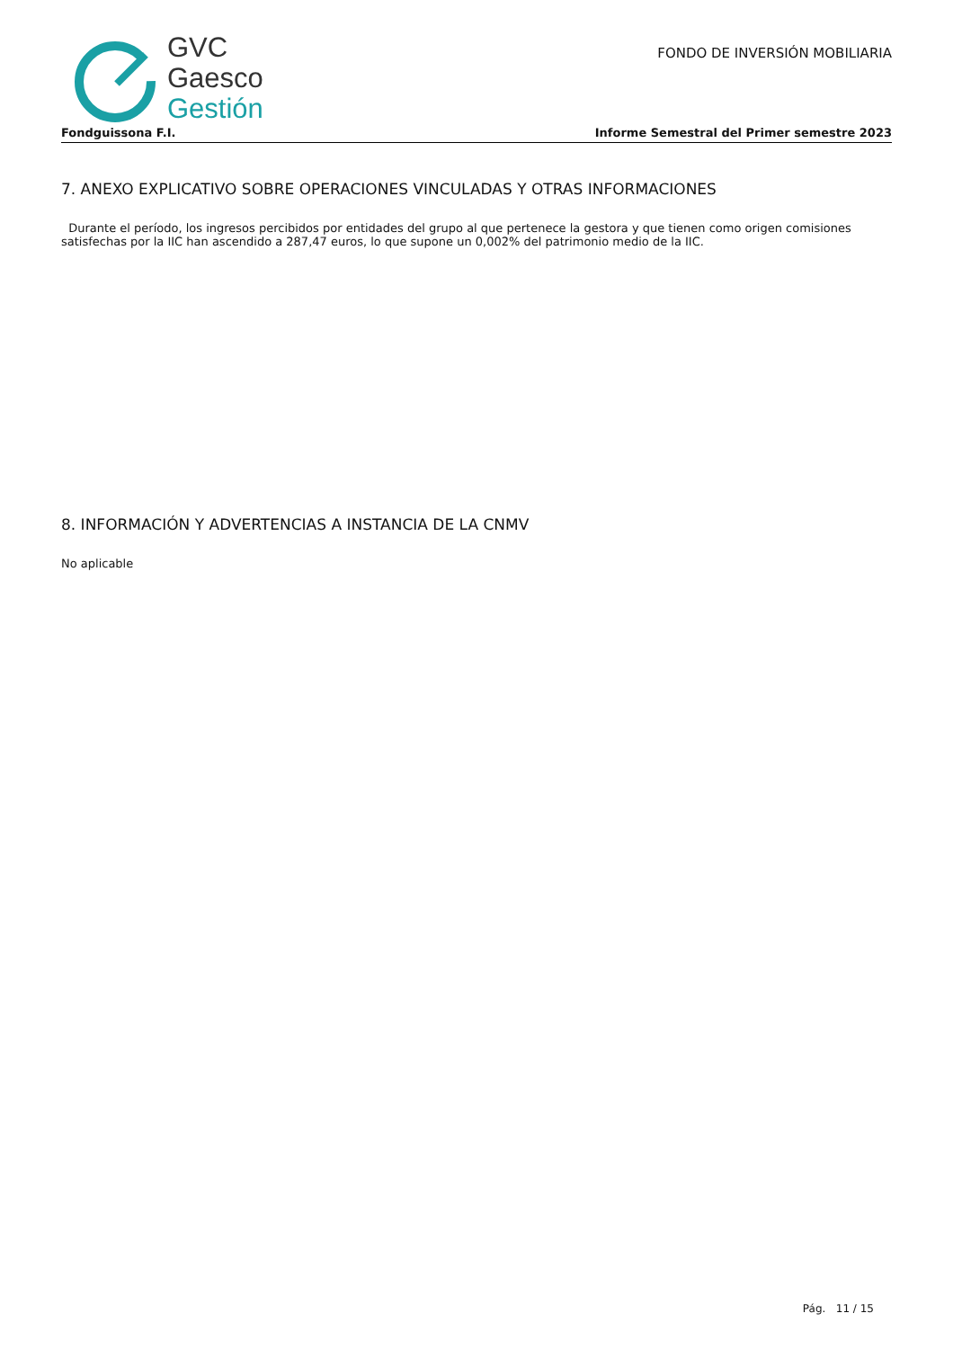GVC
Gaesco
Gestión
FONDO DE INVERSIÓN MOBILIARIA
Fondguissona F.I. Informe Semestral del Primer semestre 2023
7. ANEXO EXPLICATIVO SOBRE OPERACIONES VINCULADAS Y OTRAS INFORMACIONES
Durante el período, los ingresos percibidos por entidades del grupo al que pertenece la gestora y que tienen como origen comisiones satisfechas por la IIC han ascendido a 287,47 euros, lo que supone un 0,002% del patrimonio medio de la IIC.
8. INFORMACIÓN Y ADVERTENCIAS A INSTANCIA DE LA CNMV
No aplicable
Pág. 11 / 15